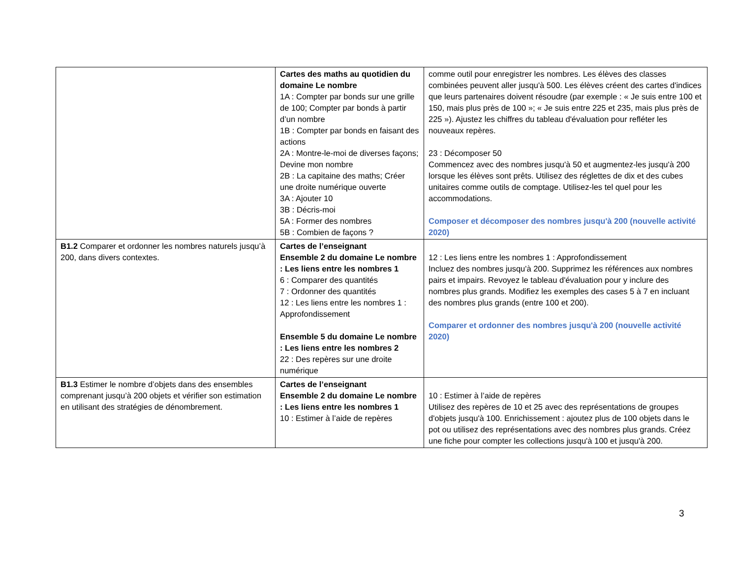| | Cartes des maths au quotidien du domaine Le nombre 1A : Compter par bonds sur une grille de 100; Compter par bonds à partir d’un nombre 1B : Compter par bonds en faisant des actions 2A : Montre-le-moi de diverses façons; Devine mon nombre 2B : La capitaine des maths; Créer une droite numérique ouverte 3A : Ajouter 10 3B : Décris-moi 5A : Former des nombres 5B : Combien de façons ? | comme outil pour enregistrer les nombres. Les élèves des classes combinées peuvent aller jusqu'à 500. Les élèves créent des cartes d'indices que leurs partenaires doivent résoudre (par exemple : « Je suis entre 100 et 150, mais plus près de 100 »; « Je suis entre 225 et 235, mais plus près de 225 »). Ajustez les chiffres du tableau d'évaluation pour refléter les nouveaux repères. 23 : Décomposer 50 Commencez avec des nombres jusqu'à 50 et augmentez-les jusqu'à 200 lorsque les élèves sont prêts. Utilisez des réglettes de dix et des cubes unitaires comme outils de comptage. Utilisez-les tel quel pour les accommodations. Composer et décomposer des nombres jusqu'à 200 (nouvelle activité 2020) |
| B1.2 Comparer et ordonner les nombres naturels jusqu’à 200, dans divers contextes. | Cartes de l’enseignant Ensemble 2 du domaine Le nombre : Les liens entre les nombres 1 6 : Comparer des quantités 7 : Ordonner des quantités 12 : Les liens entre les nombres 1 : Approfondissement Ensemble 5 du domaine Le nombre : Les liens entre les nombres 2 22 : Des repères sur une droite numérique | 12 : Les liens entre les nombres 1 : Approfondissement Incluez des nombres jusqu'à 200. Supprimez les références aux nombres pairs et impairs. Revoyez le tableau d'évaluation pour y inclure des nombres plus grands. Modifiez les exemples des cases 5 à 7 en incluant des nombres plus grands (entre 100 et 200). Comparer et ordonner des nombres jusqu'à 200 (nouvelle activité 2020) |
| B1.3 Estimer le nombre d’objets dans des ensembles comprenant jusqu’à 200 objets et vérifier son estimation en utilisant des stratégies de dénombrement. | Cartes de l’enseignant Ensemble 2 du domaine Le nombre : Les liens entre les nombres 1 10 : Estimer à l’aide de repères | 10 : Estimer à l’aide de repères Utilisez des repères de 10 et 25 avec des représentations de groupes d'objets jusqu'à 100. Enrichissement : ajoutez plus de 100 objets dans le pot ou utilisez des représentations avec des nombres plus grands. Créez une fiche pour compter les collections jusqu'à 100 et jusqu'à 200. |
3